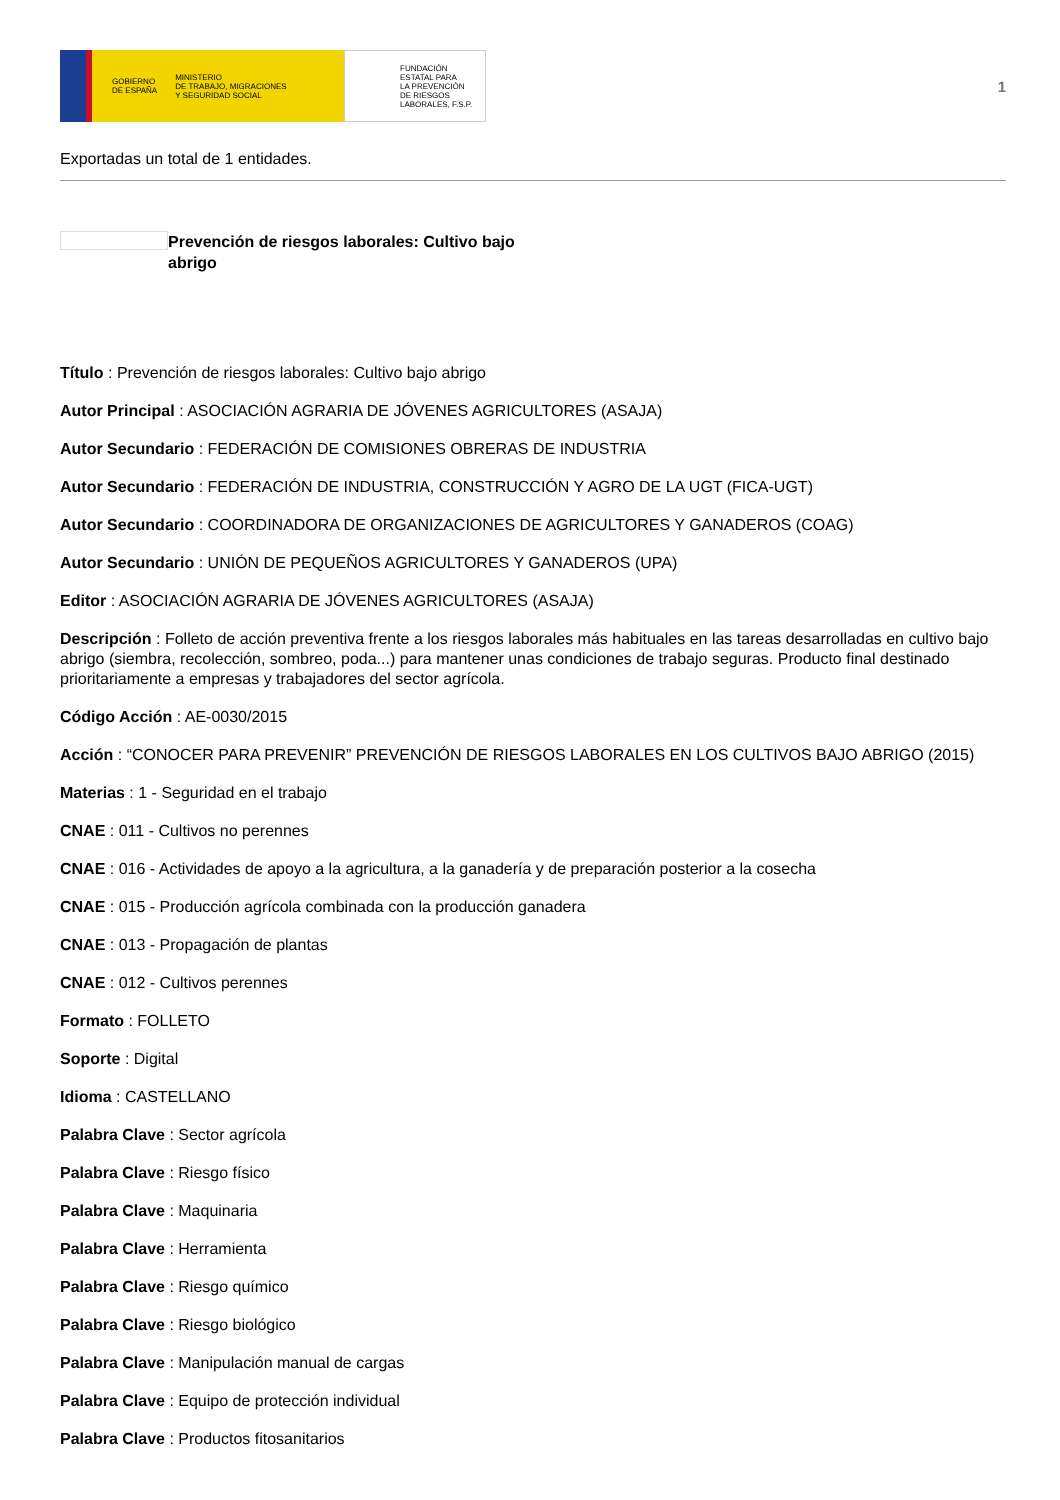GOBIERNO
DE ESPAÑA MINISTERIO
DE TRABAJO, MIGRACIONES
Y SEGURIDAD SOCIAL
FUNDACIÓN
ESTATAL PARA
LA PREVENCIÓN
DE RIESGOS
LABORALES, F.S.P.
1
Exportadas un total de 1 entidades.
Prevención de riesgos laborales: Cultivo bajo abrigo
Título : Prevención de riesgos laborales: Cultivo bajo abrigo
Autor Principal : ASOCIACIÓN AGRARIA DE JÓVENES AGRICULTORES (ASAJA)
Autor Secundario : FEDERACIÓN DE COMISIONES OBRERAS DE INDUSTRIA
Autor Secundario : FEDERACIÓN DE INDUSTRIA, CONSTRUCCIÓN Y AGRO DE LA UGT (FICA-UGT)
Autor Secundario : COORDINADORA DE ORGANIZACIONES DE AGRICULTORES Y GANADEROS (COAG)
Autor Secundario : UNIÓN DE PEQUEÑOS AGRICULTORES Y GANADEROS (UPA)
Editor : ASOCIACIÓN AGRARIA DE JÓVENES AGRICULTORES (ASAJA)
Descripción : Folleto de acción preventiva frente a los riesgos laborales más habituales en las tareas desarrolladas en cultivo bajo abrigo (siembra, recolección, sombreo, poda...) para mantener unas condiciones de trabajo seguras. Producto final destinado prioritariamente a empresas y trabajadores del sector agrícola.
Código Acción : AE-0030/2015
Acción : “CONOCER PARA PREVENIR” PREVENCIÓN DE RIESGOS LABORALES EN LOS CULTIVOS BAJO ABRIGO (2015)
Materias : 1 - Seguridad en el trabajo
CNAE : 011 - Cultivos no perennes
CNAE : 016 - Actividades de apoyo a la agricultura, a la ganadería y de preparación posterior a la cosecha
CNAE : 015 - Producción agrícola combinada con la producción ganadera
CNAE : 013 - Propagación de plantas
CNAE : 012 - Cultivos perennes
Formato : FOLLETO
Soporte : Digital
Idioma : CASTELLANO
Palabra Clave : Sector agrícola
Palabra Clave : Riesgo físico
Palabra Clave : Maquinaria
Palabra Clave : Herramienta
Palabra Clave : Riesgo químico
Palabra Clave : Riesgo biológico
Palabra Clave : Manipulación manual de cargas
Palabra Clave : Equipo de protección individual
Palabra Clave : Productos fitosanitarios